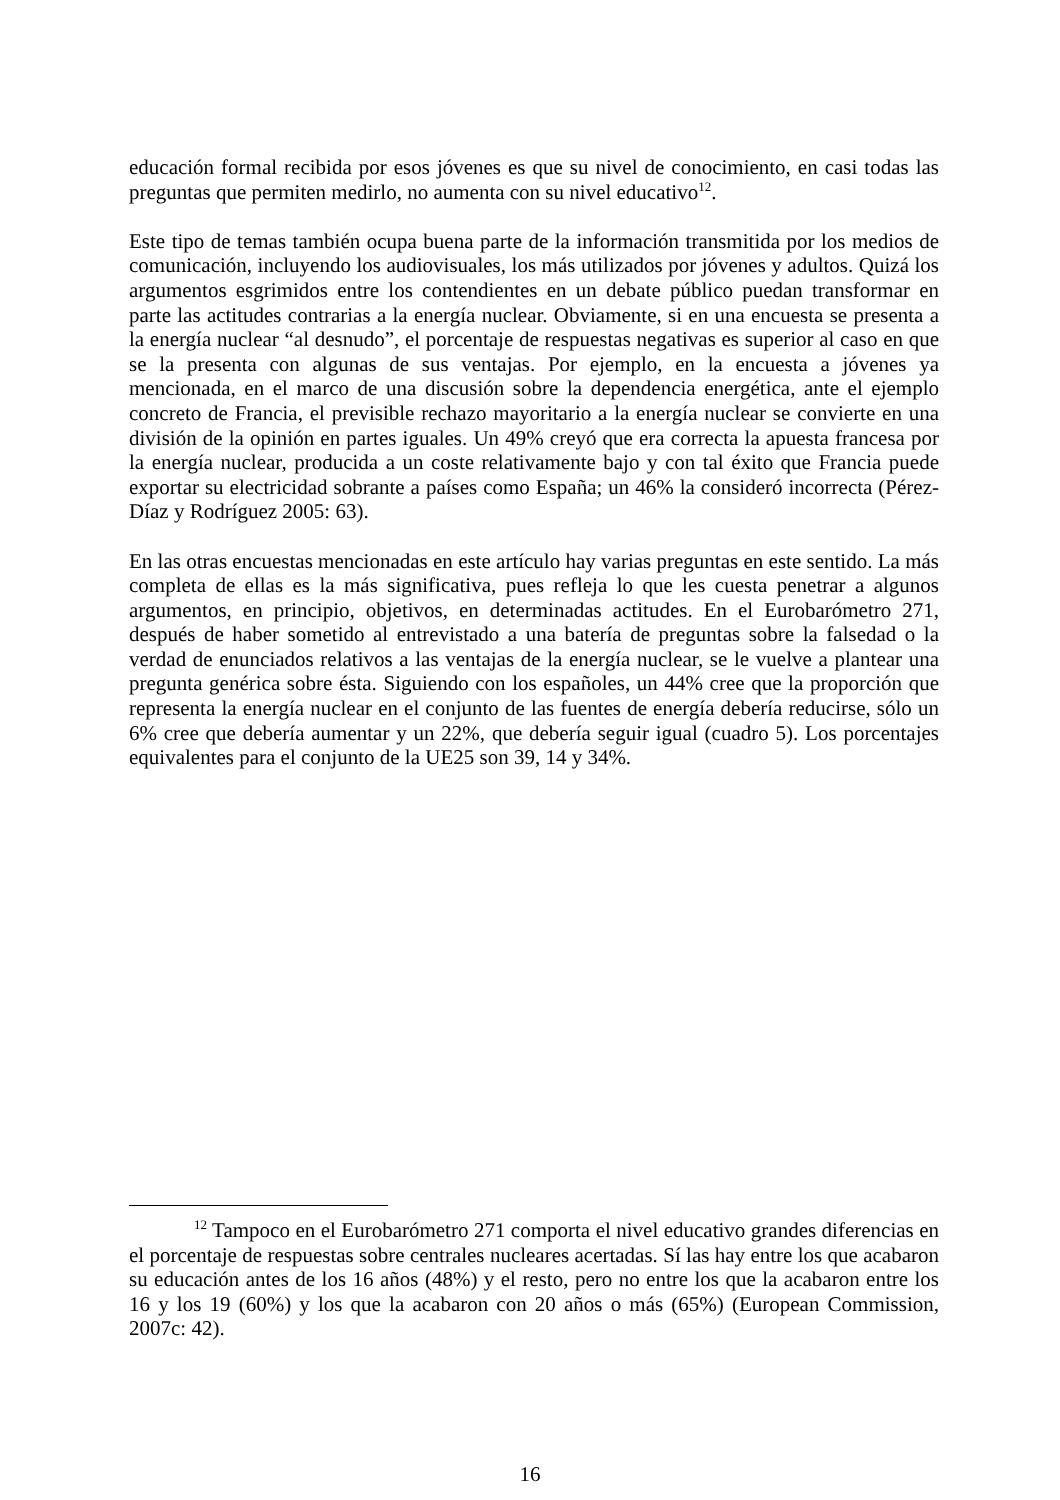educación formal recibida por esos jóvenes es que su nivel de conocimiento, en casi todas las preguntas que permiten medirlo, no aumenta con su nivel educativo<sup>12</sup>.
Este tipo de temas también ocupa buena parte de la información transmitida por los medios de comunicación, incluyendo los audiovisuales, los más utilizados por jóvenes y adultos. Quizá los argumentos esgrimidos entre los contendientes en un debate público puedan transformar en parte las actitudes contrarias a la energía nuclear. Obviamente, si en una encuesta se presenta a la energía nuclear “al desnudo”, el porcentaje de respuestas negativas es superior al caso en que se la presenta con algunas de sus ventajas. Por ejemplo, en la encuesta a jóvenes ya mencionada, en el marco de una discusión sobre la dependencia energética, ante el ejemplo concreto de Francia, el previsible rechazo mayoritario a la energía nuclear se convierte en una división de la opinión en partes iguales. Un 49% creyó que era correcta la apuesta francesa por la energía nuclear, producida a un coste relativamente bajo y con tal éxito que Francia puede exportar su electricidad sobrante a países como España; un 46% la consideró incorrecta (Pérez-Díaz y Rodríguez 2005: 63).
En las otras encuestas mencionadas en este artículo hay varias preguntas en este sentido. La más completa de ellas es la más significativa, pues refleja lo que les cuesta penetrar a algunos argumentos, en principio, objetivos, en determinadas actitudes. En el Eurobarómetro 271, después de haber sometido al entrevistado a una batería de preguntas sobre la falsedad o la verdad de enunciados relativos a las ventajas de la energía nuclear, se le vuelve a plantear una pregunta genérica sobre ésta. Siguiendo con los españoles, un 44% cree que la proporción que representa la energía nuclear en el conjunto de las fuentes de energía debería reducirse, sólo un 6% cree que debería aumentar y un 22%, que debería seguir igual (cuadro 5). Los porcentajes equivalentes para el conjunto de la UE25 son 39, 14 y 34%.
<sup>12</sup> Tampoco en el Eurobarómetro 271 comporta el nivel educativo grandes diferencias en el porcentaje de respuestas sobre centrales nucleares acertadas. Sí las hay entre los que acabaron su educación antes de los 16 años (48%) y el resto, pero no entre los que la acabaron entre los 16 y los 19 (60%) y los que la acabaron con 20 años o más (65%) (European Commission, 2007c: 42).
16